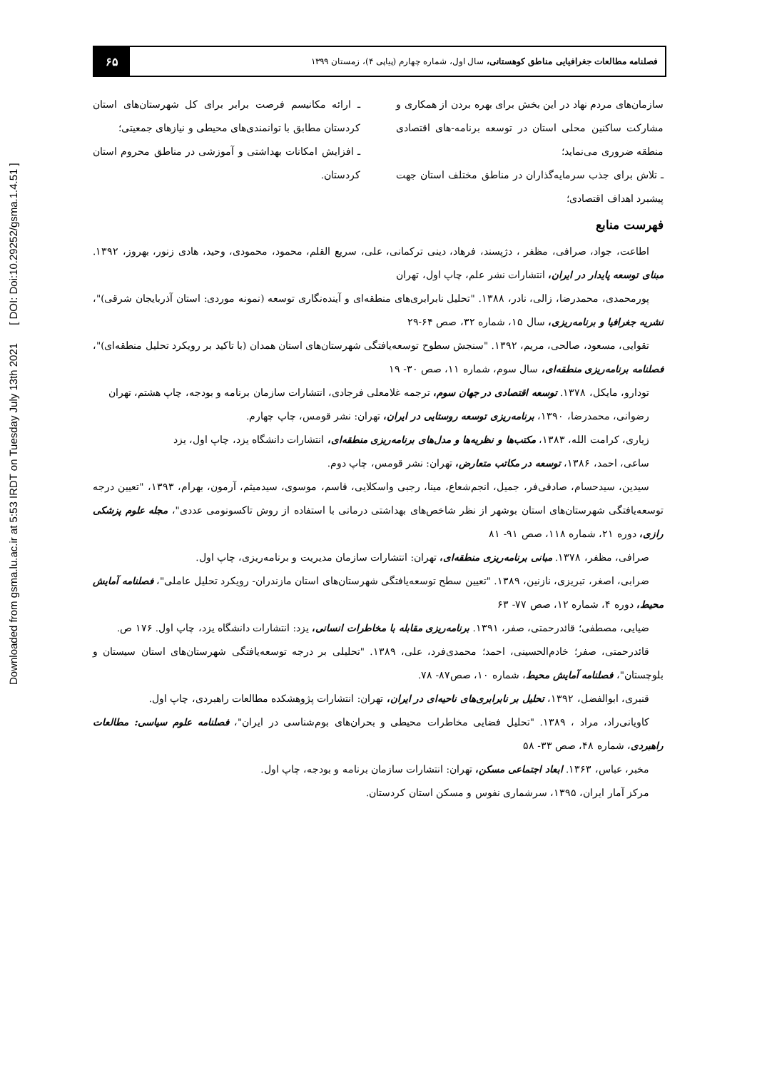Downloaded from gsma.lu.ac.ir at 5:53 IRDT on Tuesday July 13th 2021 [ DOI: Doi:10.29252/gsma.1.4.51 ]
فصلنامه مطالعات جغرافیایی مناطق کوهستانی، سال اول، شماره چهارم (پیاپی ۴)، زمستان ۱۳۹۹
۶۵
سازمان‌های مردم نهاد در این بخش برای بهره بردن از همکاری و مشارکت ساکنین محلی استان در توسعه برنامه-های اقتصادی منطقه ضروری می‌نماید؛
ـ تلاش برای جذب سرمایه‌گذاران در مناطق مختلف استان جهت پیشبرد اهداف اقتصادی؛
ـ ارائه مکانیسم فرصت برابر برای کل شهرستان‌های استان کردستان مطابق با توانمندی‌های محیطی و نیازهای جمعیتی؛
ـ افزایش امکانات بهداشتی و آموزشی در مناطق محروم استان کردستان.
فهرست منابع
اطاعت، جواد، صرافی، مظفر ، دژپسند، فرهاد، دینی ترکمانی، علی، سریع القلم، محمود، محمودی، وحید، هادی زنور، بهروز، ۱۳۹۲. مبنای توسعه پایدار در ایران، انتشارات نشر علم، چاپ اول، تهران
پورمحمدی، محمدرضا، زالی، نادر، ۱۳۸۸. "تحلیل نابرابری‌های منطقه‌ای و آینده‌نگاری توسعه (نمونه موردی: استان آذربایجان شرقی)"، نشریه جغرافیا و برنامه‌ریزی، سال ۱۵، شماره ۳۲، صص ۶۴-۲۹
تقوایی، مسعود، صالحی، مریم، ۱۳۹۲. "سنجش سطوح توسعه‌یافتگی شهرستان‌های استان همدان (با تاکید بر رویکرد تحلیل منطقه‌ای)"، فصلنامه برنامه‌ریزی منطقه‌ای، سال سوم، شماره ۱۱، صص ۳۰- ۱۹
تودارو، مایکل، ۱۳۷۸. توسعه اقتصادی در جهان سوم، ترجمه غلامعلی فرجادی، انتشارات سازمان برنامه و بودجه، چاپ هشتم، تهران
رضوانی، محمدرضا، ۱۳۹۰، برنامه‌ریزی توسعه روستایی در ایران، تهران: نشر قومس، چاپ چهارم.
زیاری، کرامت الله، ۱۳۸۳، مکتب‌ها و نظریه‌ها و مدل‌های برنامه‌ریزی منطقه‌ای، انتشارات دانشگاه یزد، چاپ اول، یزد
ساعی، احمد، ۱۳۸۶، توسعه در مکاتب متعارض، تهران: نشر قومس، چاپ دوم.
سیدین، سیدحسام، صادقی‌فر، جمیل، انجم‌شعاع، مینا، رجبی واسکلایی، قاسم، موسوی، سیدمیثم، آرمون، بهرام، ۱۳۹۳، "تعیین درجه توسعه‌یافتگی شهرستان‌های استان بوشهر از نظر شاخص‌های بهداشتی درمانی با استفاده از روش تاکسونومی عددی"، مجله علوم پزشکی رازی، دوره ۲۱، شماره ۱۱۸، صص ۹۱- ۸۱
صرافی، مظفر، ۱۳۷۸. مبانی برنامه‌ریزی منطقه‌ای، تهران: انتشارات سازمان مدیریت و برنامه‌ریزی، چاپ اول.
ضرابی، اصغر، تبریزی، نازنین، ۱۳۸۹. "تعیین سطح توسعه‌یافتگی شهرستان‌های استان مازندران- رویکرد تحلیل عاملی"، فصلنامه آمایش محیط، دوره ۴، شماره ۱۲، صص ۷۷- ۶۳
ضیایی، مصطفی؛ قائدرحمتی، صفر، ۱۳۹۱. برنامه‌ریزی مقابله با مخاطرات انسانی، یزد: انتشارات دانشگاه یزد، چاپ اول. ۱۷۶ ص.
قائدرحمتی، صفر؛ خادم‌الحسینی، احمد؛ محمدی‌فرد، علی، ۱۳۸۹. "تحلیلی بر درجه توسعه‌یافتگی شهرستان‌های استان سیستان و بلوچستان"، فصلنامه آمایش محیط، شماره ۱۰، صص۸۷- ۷۸.
قنبری، ابوالفضل، ۱۳۹۲، تحلیل بر نابرابری‌های ناحیه‌ای در ایران، تهران: انتشارات پژوهشکده مطالعات راهبردی، چاپ اول.
کاویانی‌راد، مراد ، ۱۳۸۹. "تحلیل فضایی مخاطرات محیطی و بحران‌های بوم‌شناسی در ایران"، فصلنامه علوم سیاسی: مطالعات راهبردی، شماره ۴۸، صص ۳۳- ۵۸
مخبر، عباس، ۱۳۶۳. ابعاد اجتماعی مسکن، تهران: انتشارات سازمان برنامه و بودجه، چاپ اول.
مرکز آمار ایران، ۱۳۹۵، سرشماری نفوس و مسکن استان کردستان.